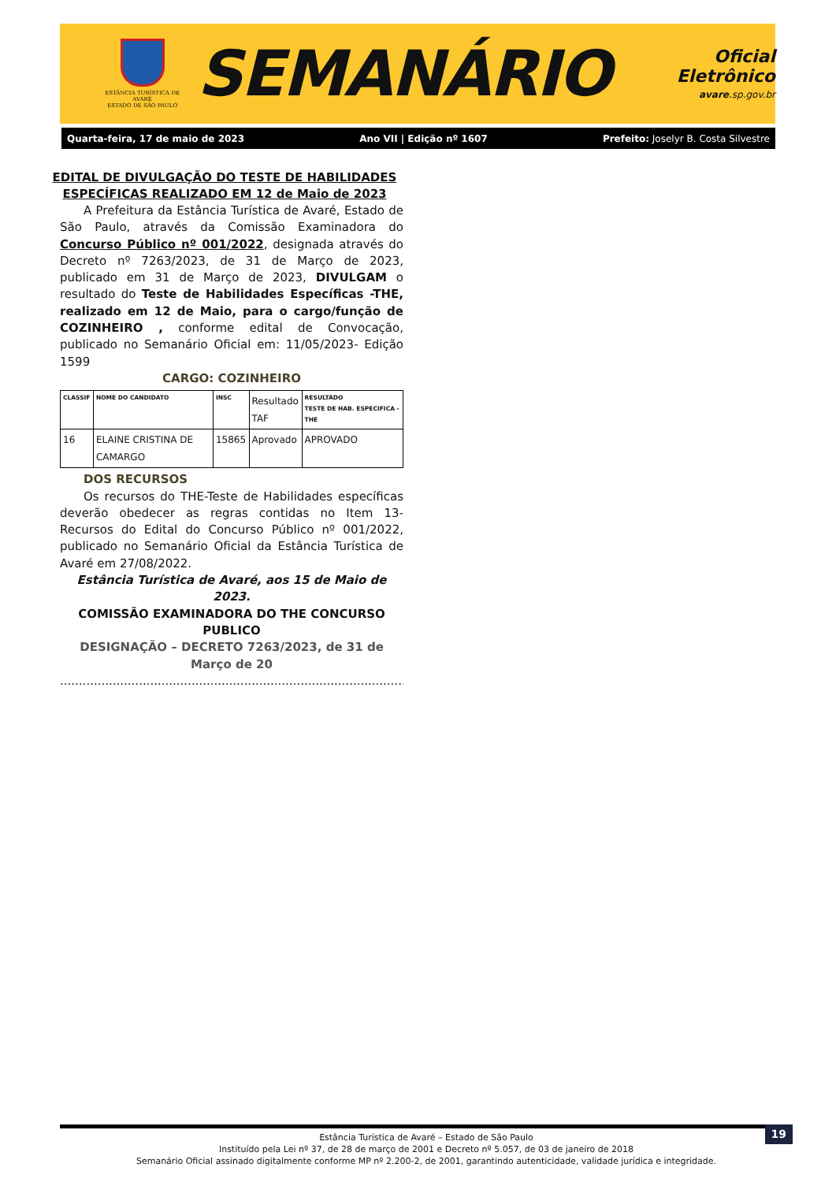ESTÂNCIA TURÍSTICA DE AVARÉ
ESTADO DE SÃO PAULO
SEMANÁRIO
Oficial Eletrônico
avare.sp.gov.br
Quarta-feira, 17 de maio de 2023 Ano VII | Edição nº 1607 Prefeito: Joselyr B. Costa Silvestre
EDITAL DE DIVULGAÇÃO DO TESTE DE HABILIDADES ESPECÍFICAS REALIZADO EM 12 de Maio de 2023
A Prefeitura da Estância Turística de Avaré, Estado de São Paulo, através da Comissão Examinadora do Concurso Público nº 001/2022, designada através do Decreto nº 7263/2023, de 31 de Março de 2023, publicado em 31 de Março de 2023, DIVULGAM o resultado do Teste de Habilidades Específicas -THE, realizado em 12 de Maio, para o cargo/função de COZINHEIRO , conforme edital de Convocação, publicado no Semanário Oficial em: 11/05/2023- Edição 1599
CARGO: COZINHEIRO
| CLASSIF | NOME DO CANDIDATO | INSC | Resultado TAF | RESULTADO TESTE DE HAB. ESPECIFICA - THE |
| 16 | ELAINE CRISTINA DE CAMARGO | 15865 | Aprovado | APROVADO |
DOS RECURSOS
Os recursos do THE-Teste de Habilidades específicas deverão obedecer as regras contidas no Item 13- Recursos do Edital do Concurso Público nº 001/2022, publicado no Semanário Oficial da Estância Turística de Avaré em 27/08/2022.
Estância Turística de Avaré, aos 15 de Maio de 2023.
COMISSÃO EXAMINADORA DO THE CONCURSO PUBLICO
DESIGNAÇÃO – DECRETO 7263/2023, de 31 de Março de 20
..........................................................................................................
19 Estância Turística de Avaré – Estado de São Paulo
Instituído pela Lei nº 37, de 28 de março de 2001 e Decreto nº 5.057, de 03 de janeiro de 2018
Semanário Oficial assinado digitalmente conforme MP nº 2.200-2, de 2001, garantindo autenticidade, validade jurídica e integridade.